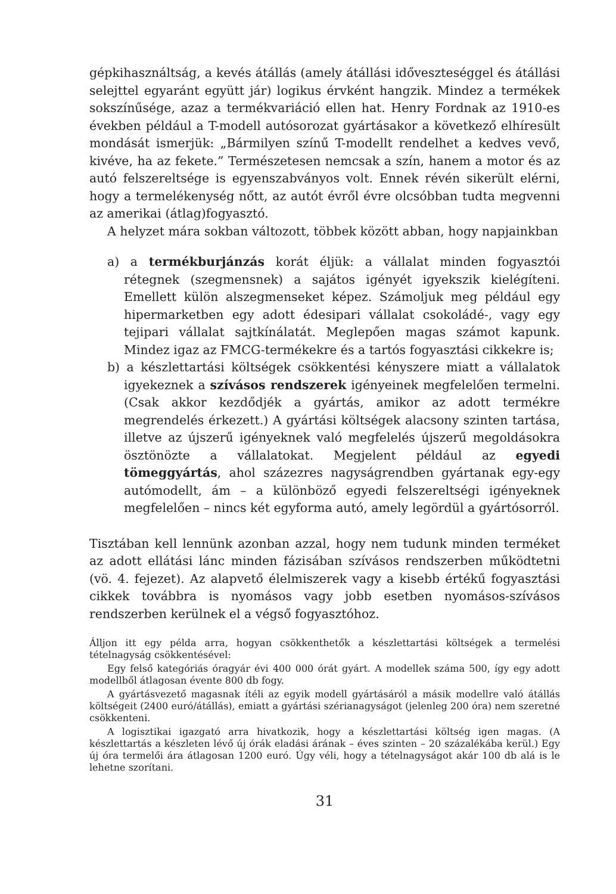gépkihasználtság, a kevés átállás (amely átállási időveszteséggel és átállási selejttel egyaránt együtt jár) logikus érvként hangzik. Mindez a termékek sokszínűsége, azaz a termékvariáció ellen hat. Henry Fordnak az 1910-es években például a T-modell autósorozat gyártásakor a következő elhíresült mondását ismerjük: „Bármilyen színű T-modellt rendelhet a kedves vevő, kivéve, ha az fekete.” Természetesen nemcsak a szín, hanem a motor és az autó felszereltsége is egyenszabványos volt. Ennek révén sikerült elérni, hogy a termelékenység nőtt, az autót évről évre olcsóbban tudta megvenni az amerikai (átlag)fogyasztó.
A helyzet mára sokban változott, többek között abban, hogy napjainkban
a) a termékburjánzás korát éljük: a vállalat minden fogyasztói rétegnek (szegmensnek) a sajátos igényét igyekszik kielégíteni. Emellett külön alszegmenseket képez. Számoljuk meg például egy hipermarketben egy adott édesipari vállalat csokoládé-, vagy egy tejipari vállalat sajtkínálatát. Meglepően magas számot kapunk. Mindez igaz az FMCG-termékekre és a tartós fogyasztási cikkekre is;
b) a készlettartási költségek csökkentési kényszere miatt a vállalatok igyekeznek a szívásos rendszerek igényeinek megfelelően termelni. (Csak akkor kezdődjék a gyártás, amikor az adott termékre megrendelés érkezett.) A gyártási költségek alacsony szinten tartása, illetve az újszerű igényeknek való megfelelés újszerű megoldásokra ösztönözte a vállalatokat. Megjelent például az egyedi tömeggyártás, ahol százezres nagyságrendben gyártanak egy-egy autómodellt, ám – a különböző egyedi felszereltségi igényeknek megfelelően – nincs két egyforma autó, amely legördül a gyártósorról.
Tisztában kell lennünk azonban azzal, hogy nem tudunk minden terméket az adott ellátási lánc minden fázisában szívásos rendszerben működtetni (vö. 4. fejezet). Az alapvető élelmiszerek vagy a kisebb értékű fogyasztási cikkek továbbra is nyomásos vagy jobb esetben nyomásos-szívásos rendszerben kerülnek el a végső fogyasztóhoz.
Álljon itt egy példa arra, hogyan csökkenthetők a készlettartási költségek a termelési tételnagyság csökkentésével:
Egy felső kategóriás óragyár évi 400 000 órát gyárt. A modellek száma 500, így egy adott modellből átlagosan évente 800 db fogy.
A gyártásvezető magasnak ítéli az egyik modell gyártásáról a másik modellre való átállás költségeit (2400 euró/átállás), emiatt a gyártási szérianagyságot (jelenleg 200 óra) nem szeretné csökkenteni.
A logisztikai igazgató arra hivatkozik, hogy a készlettartási költség igen magas. (A készlettartás a készleten lévő új órák eladási árának – éves szinten – 20 százalékába kerül.) Egy új óra termelői ára átlagosan 1200 euró. Úgy véli, hogy a tételnagyságot akár 100 db alá is le lehetne szorítani.
31